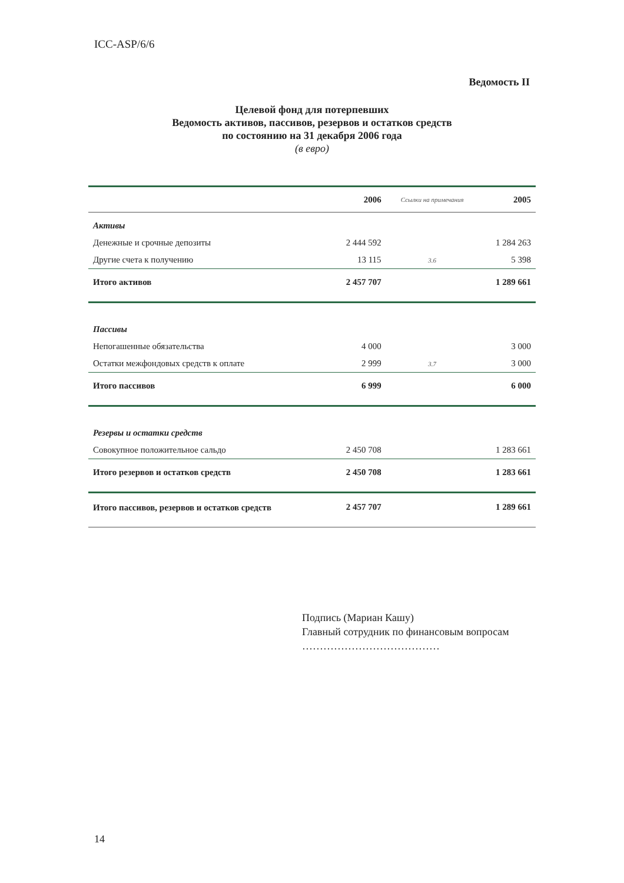ICC-ASP/6/6
Ведомость II
Целевой фонд для потерпевших
Ведомость активов, пассивов, резервов и остатков средств
по состоянию на 31 декабря 2006 года
(в евро)
| | 2006 | Ссылки на примечания | 2005 |
| --- | --- | --- | --- |
| Активы | | | |
| Денежные и срочные депозиты | 2 444 592 | | 1 284 263 |
| Другие счета к получению | 13 115 | 3.6 | 5 398 |
| Итого активов | 2 457 707 | | 1 289 661 |
| Пассивы | | | |
| Непогашенные обязательства | 4 000 | | 3 000 |
| Остатки межфондовых средств к оплате | 2 999 | 3.7 | 3 000 |
| Итого пассивов | 6 999 | | 6 000 |
| Резервы и остатки средств | | | |
| Совокупное положительное сальдо | 2 450 708 | | 1 283 661 |
| Итого резервов и остатков средств | 2 450 708 | | 1 283 661 |
| Итого пассивов, резервов и остатков средств | 2 457 707 | | 1 289 661 |
Подпись (Мариан Кашу)
Главный сотрудник по финансовым вопросам
…………………………………
14